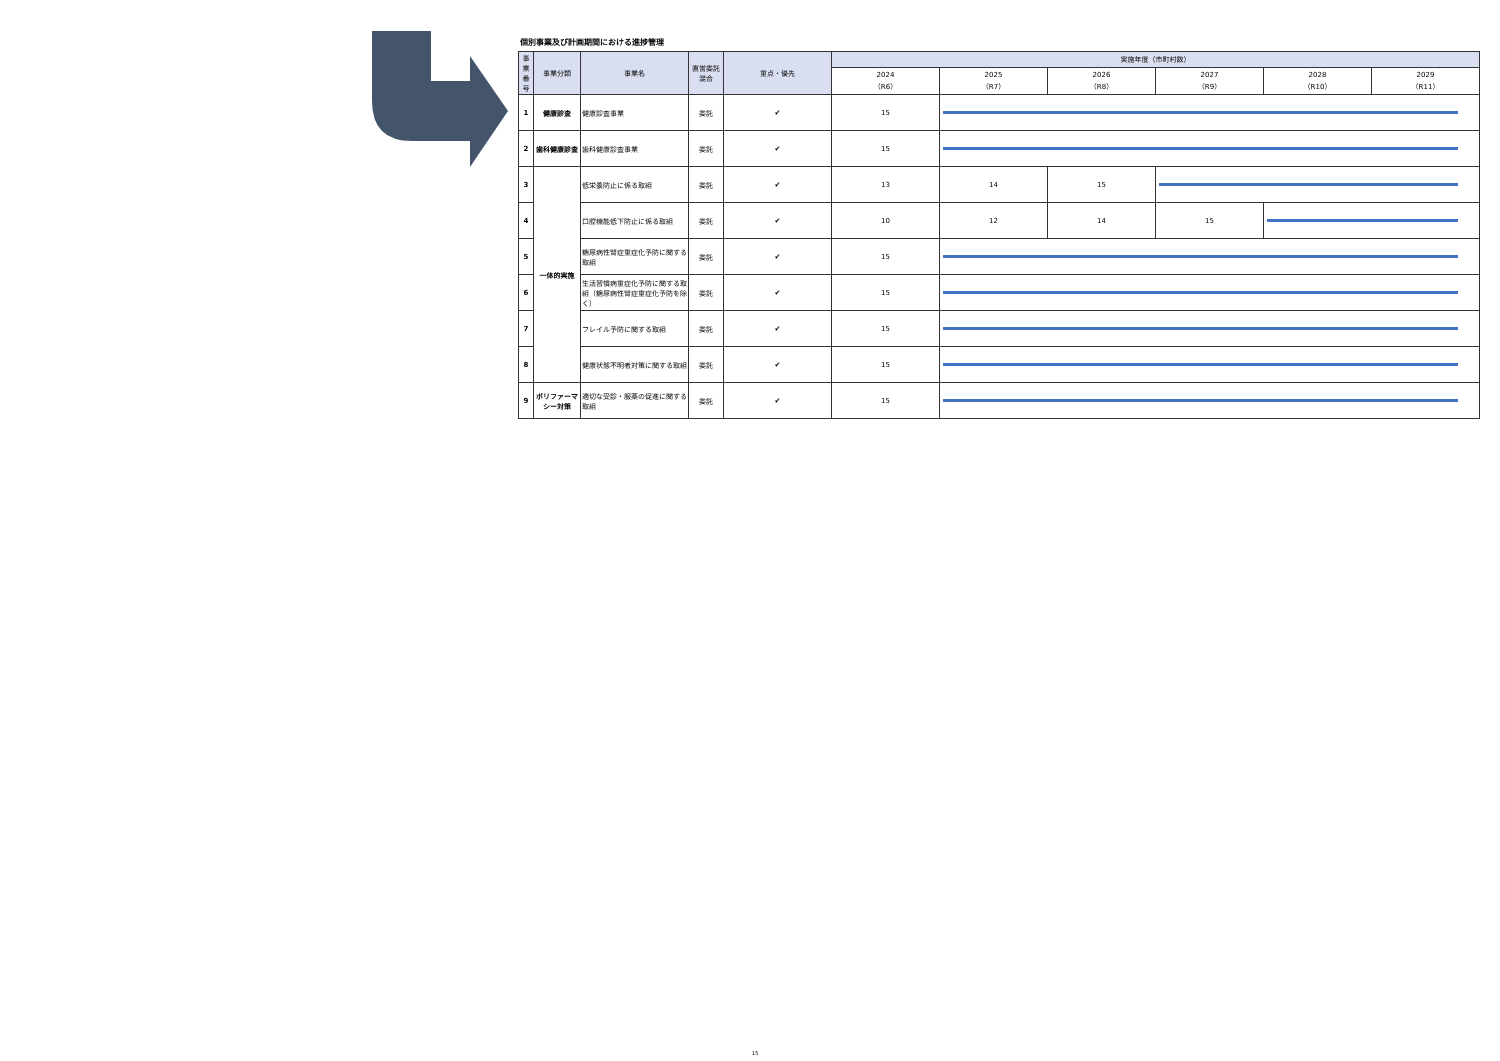個別事業及び計画期間における進捗管理
| 事業番号 | 事業分類 | 事業名 | 直営委託混合 | 重点・優先 | 実施年度（市町村数） | | | | | |
| --- | --- | --- | --- | --- | --- | --- | --- | --- | --- | --- |
| | | | | | 2024 （R6） | 2025 （R7） | 2026 （R8） | 2027 （R9） | 2028 （R10） | 2029 （R11） |
| 1 | 健康診査 | 健康診査事業 | 委託 | ✔ | 15 | | | | | |
| 2 | 歯科健康診査 | 歯科健康診査事業 | 委託 | ✔ | 15 | | | | | |
| 3 | 一体的実施 | 低栄養防止に係る取組 | 委託 | ✔ | 13 | 14 | 15 | | | |
| 4 | | 口腔機能低下防止に係る取組 | 委託 | ✔ | 10 | 12 | 14 | 15 | | |
| 5 | | 糖尿病性腎症重症化予防に関する取組 | 委託 | ✔ | 15 | | | | | |
| 6 | | 生活習慣病重症化予防に関する取組（糖尿病性腎症重症化予防を除く） | 委託 | ✔ | 15 | | | | | |
| 7 | | フレイル予防に関する取組 | 委託 | ✔ | 15 | | | | | |
| 8 | | 健康状態不明者対策に関する取組 | 委託 | ✔ | 15 | | | | | |
| 9 | ポリファーマシー対策 | 適切な受診・服薬の促進に関する取組 | 委託 | ✔ | 15 | | | | | |
15